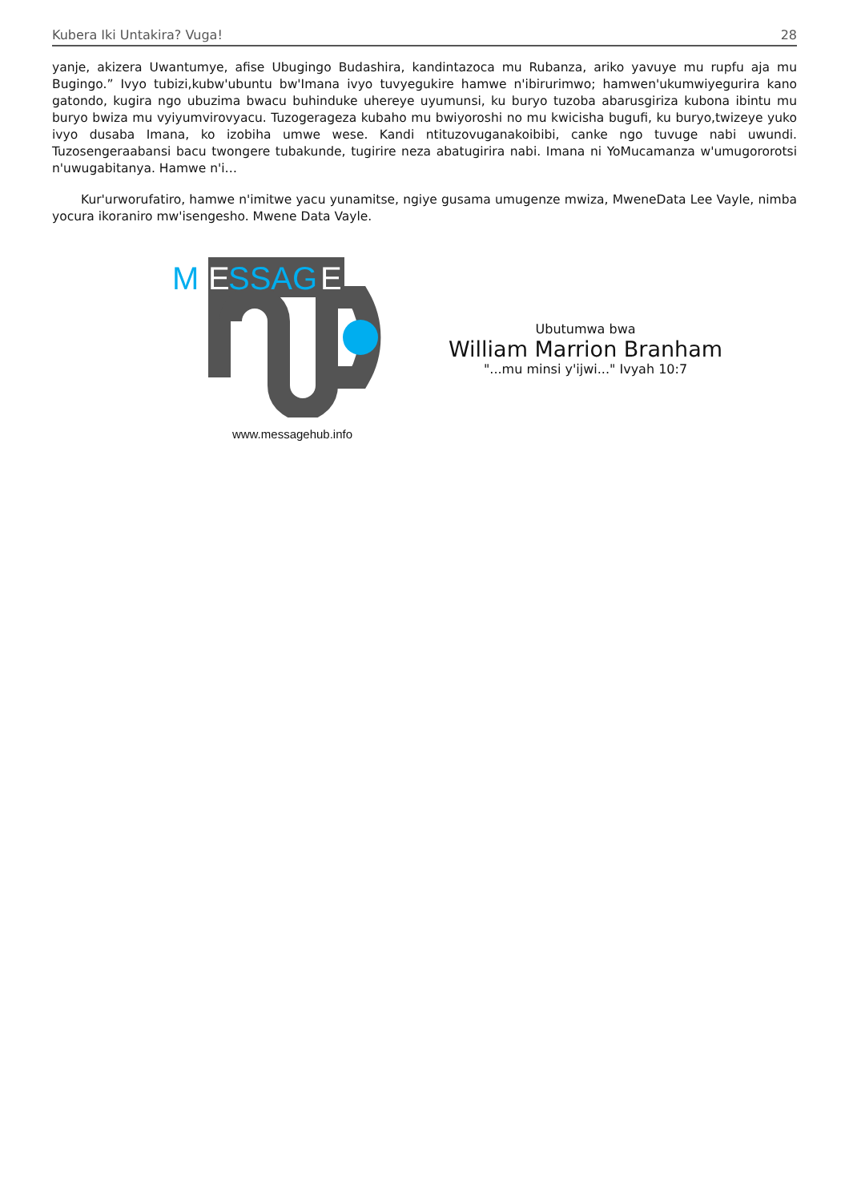Kubera Iki Untakira? Vuga! 28
yanje, akizera Uwantumye, afise Ubugingo Budashira, kandintazoca mu Rubanza, ariko yavuye mu rupfu aja mu Bugingo.” Ivyo tubizi,kubw'ubuntu bw'Imana ivyo tuvyegukire hamwe n'ibirurimwo; hamwen'ukumwiyegurira kano gatondo, kugira ngo ubuzima bwacu buhinduke uhereye uyumunsi, ku buryo tuzoba abarusgiriza kubona ibintu mu buryo bwiza mu vyiyumvirovyacu. Tuzogerageza kubaho mu bwiyoroshi no mu kwicisha bugufi, ku buryo,twizeye yuko ivyo dusaba Imana, ko izobiha umwe wese. Kandi ntituzovuganakoibibi, canke ngo tuvuge nabi uwundi. Tuzosengeraabansi bacu twongere tubakunde, tugirire neza abatugirira nabi. Imana ni YoMucamanza w'umugororotsi n'uwugabitanya. Hamwe n'i…
Kur'urworufatiro, hamwe n'imitwe yacu yunamitse, ngiye gusama umugenze mwiza, MweneData Lee Vayle, nimba yocura ikoraniro mw'isengesho. Mwene Data Vayle.
M
E
SSAG
E
www.messagehub.info
Ubutumwa bwa
William Marrion Branham
"...mu minsi y'ijwi..." Ivyah 10:7